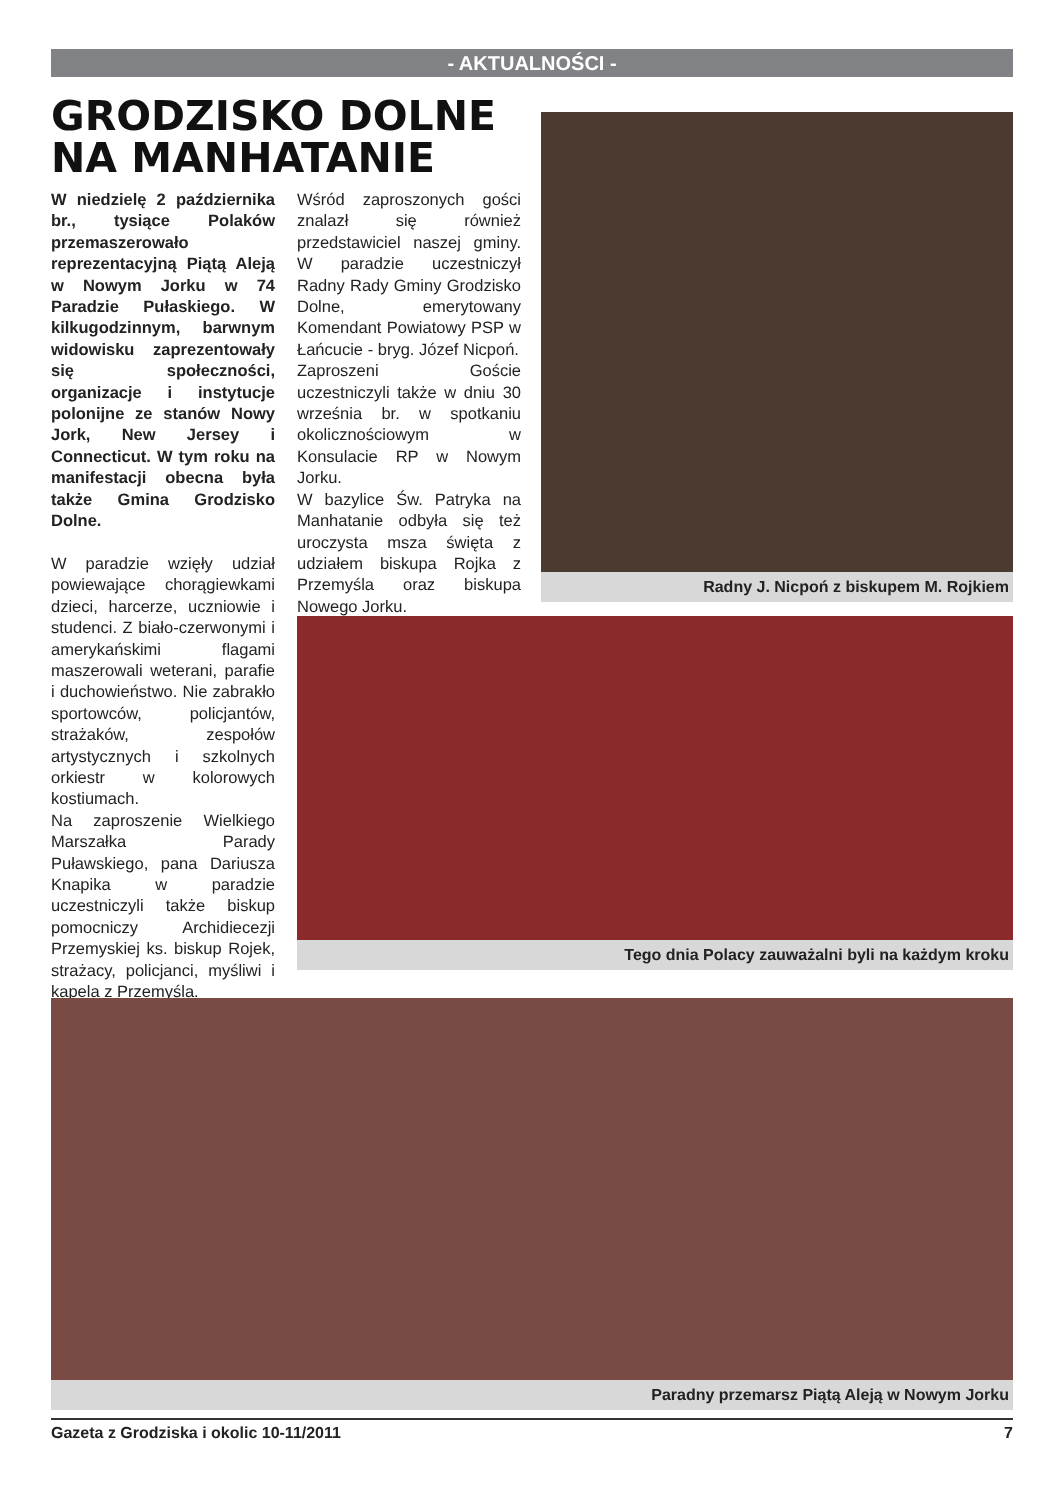- AKTUALNOŚCI -
GRODZISKO DOLNE NA MANHATANIE
W niedzielę 2 października br., tysiące Polaków przemaszerowało reprezentacyjną Piątą Aleją w Nowym Jorku w 74 Paradzie Pułaskiego. W kilkugodzinnym, barwnym widowisku zaprezentowały się społeczności, organizacje i instytucje polonijne ze stanów Nowy Jork, New Jersey i Connecticut. W tym roku na manifestacji obecna była także Gmina Grodzisko Dolne.
W paradzie wzięły udział powiewające chorągiewkami dzieci, harcerze, uczniowie i studenci. Z biało-czerwonymi i amerykańskimi flagami maszerowali weterani, parafie i duchowieństwo. Nie zabrakło sportowców, policjantów, strażaków, zespołów artystycznych i szkolnych orkiestr w kolorowych kostiumach.
Na zaproszenie Wielkiego Marszałka Parady Puławskiego, pana Dariusza Knapika w paradzie uczestniczyli także biskup pomocniczy Archidiecezji Przemyskiej ks. biskup Rojek, strażacy, policjanci, myśliwi i kapela z Przemyśla.
Wśród zaproszonych gości znalazł się również przedstawiciel naszej gminy. W paradzie uczestniczył Radny Rady Gminy Grodzisko Dolne, emerytowany Komendant Powiatowy PSP w Łańcucie - bryg. Józef Nicpoń.
Zaproszeni Goście uczestniczyli także w dniu 30 września br. w spotkaniu okolicznościowym w Konsulacie RP w Nowym Jorku.
W bazylice Św. Patryka na Manhatanie odbyła się też uroczysta msza święta z udziałem biskupa Rojka z Przemyśla oraz biskupa Nowego Jorku.
Radny J. Nicpoń z biskupem M. Rojkiem
Tego dnia Polacy zauważalni byli na każdym kroku
Paradny przemarsz Piątą Aleją w Nowym Jorku
Gazeta z Grodziska i okolic 10-11/2011 7